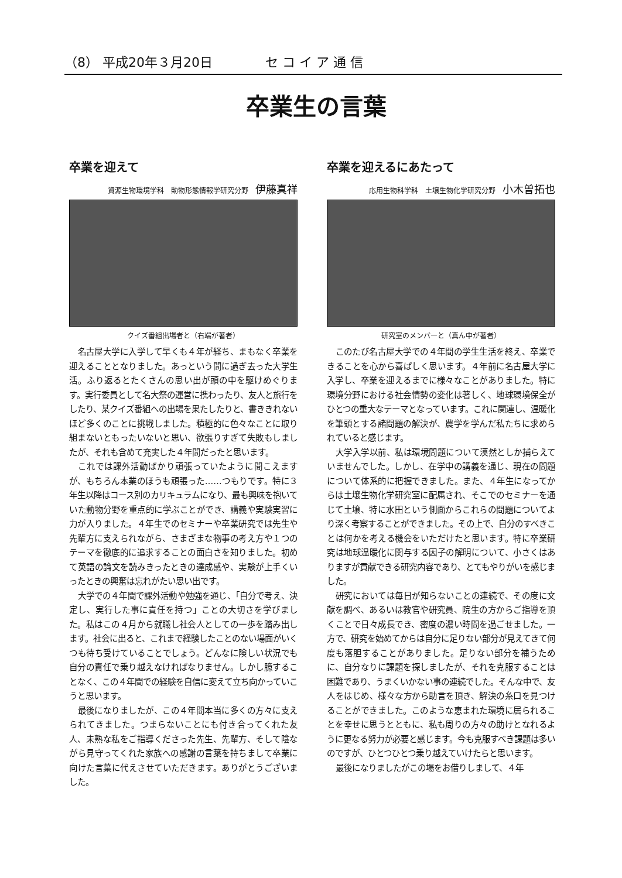（8） 平成20年３月20日 セ コ イ ア 通 信
卒業生の言葉
卒業を迎えて
資源生物環境学科　動物形態情報学研究分野 伊藤真祥
クイズ番組出場者と（右端が著者）
名古屋大学に入学して早くも４年が経ち、まもなく卒業を迎えることとなりました。あっという間に過ぎ去った大学生活。ふり返るとたくさんの思い出が頭の中を駆けめぐります。実行委員として名大祭の運営に携わったり、友人と旅行をしたり、某クイズ番組への出場を果たしたりと、書ききれないほど多くのことに挑戦しました。積極的に色々なことに取り組まないともったいないと思い、欲張りすぎて失敗もしましたが、それも含めて充実した４年間だったと思います。
これでは課外活動ばかり頑張っていたように聞こえますが、もちろん本業のほうも頑張った……つもりです。特に３年生以降はコース別のカリキュラムになり、最も興味を抱いていた動物分野を重点的に学ぶことができ、講義や実験実習に力が入りました。４年生でのセミナーや卒業研究では先生や先輩方に支えられながら、さまざまな物事の考え方や１つのテーマを徹底的に追求することの面白さを知りました。初めて英語の論文を読みきったときの達成感や、実験が上手くいったときの興奮は忘れがたい思い出です。
大学での４年間で課外活動や勉強を通じ、「自分で考え、決定し、実行した事に責任を持つ」ことの大切さを学びました。私はこの４月から就職し社会人としての一歩を踏み出します。社会に出ると、これまで経験したことのない場面がいくつも待ち受けていることでしょう。どんなに険しい状況でも自分の責任で乗り越えなければなりません。しかし臆することなく、この４年間での経験を自信に変えて立ち向かっていこうと思います。
最後になりましたが、この４年間本当に多くの方々に支えられてきました。つまらないことにも付き合ってくれた友人、未熟な私をご指導くださった先生、先輩方、そして陰ながら見守ってくれた家族への感謝の言葉を持ちまして卒業に向けた言葉に代えさせていただきます。ありがとうございました。
卒業を迎えるにあたって
応用生物科学科　土壌生物化学研究分野 小木曽拓也
研究室のメンバーと（真ん中が著者）
このたび名古屋大学での４年間の学生生活を終え、卒業できることを心から喜ばしく思います。４年前に名古屋大学に入学し、卒業を迎えるまでに様々なことがありました。特に環境分野における社会情勢の変化は著しく、地球環境保全がひとつの重大なテーマとなっています。これに関連し、温暖化を筆頭とする諸問題の解決が、農学を学んだ私たちに求められていると感じます。
大学入学以前、私は環境問題について漠然としか捕らえていませんでした。しかし、在学中の講義を通じ、現在の問題について体系的に把握できました。また、４年生になってからは土壌生物化学研究室に配属され、そこでのセミナーを通じて土壌、特に水田という側面からこれらの問題についてより深く考察することができました。その上で、自分のすべきことは何かを考える機会をいただけたと思います。特に卒業研究は地球温暖化に関与する因子の解明について、小さくはありますが貢献できる研究内容であり、とてもやりがいを感じました。
研究においては毎日が知らないことの連続で、その度に文献を調べ、あるいは教官や研究員、院生の方からご指導を頂くことで日々成長でき、密度の濃い時間を過ごせました。一方で、研究を始めてからは自分に足りない部分が見えてきて何度も落胆することがありました。足りない部分を補うために、自分なりに課題を探しましたが、それを克服することは困難であり、うまくいかない事の連続でした。そんな中で、友人をはじめ、様々な方から助言を頂き、解決の糸口を見つけることができました。このような恵まれた環境に居られることを幸せに思うとともに、私も周りの方々の助けとなれるように更なる努力が必要と感じます。今も克服すべき課題は多いのですが、ひとつひとつ乗り越えていけたらと思います。
最後になりましたがこの場をお借りしまして、４年